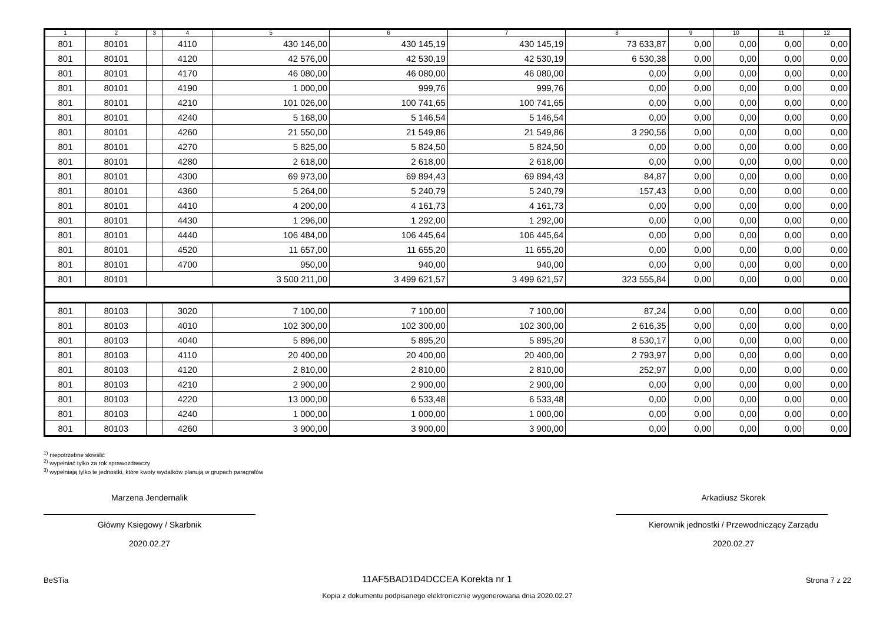| 1 | 2 | 3 | 4 | 5 | 6 | 7 | 8 | 9 | 10 | 11 | 12 |
| --- | --- | --- | --- | --- | --- | --- | --- | --- | --- | --- | --- |
| 801 | 80101 | | 4110 | 430 146,00 | 430 145,19 | 430 145,19 | 73 633,87 | 0,00 | 0,00 | 0,00 | 0,00 |
| 801 | 80101 | | 4120 | 42 576,00 | 42 530,19 | 42 530,19 | 6 530,38 | 0,00 | 0,00 | 0,00 | 0,00 |
| 801 | 80101 | | 4170 | 46 080,00 | 46 080,00 | 46 080,00 | 0,00 | 0,00 | 0,00 | 0,00 | 0,00 |
| 801 | 80101 | | 4190 | 1 000,00 | 999,76 | 999,76 | 0,00 | 0,00 | 0,00 | 0,00 | 0,00 |
| 801 | 80101 | | 4210 | 101 026,00 | 100 741,65 | 100 741,65 | 0,00 | 0,00 | 0,00 | 0,00 | 0,00 |
| 801 | 80101 | | 4240 | 5 168,00 | 5 146,54 | 5 146,54 | 0,00 | 0,00 | 0,00 | 0,00 | 0,00 |
| 801 | 80101 | | 4260 | 21 550,00 | 21 549,86 | 21 549,86 | 3 290,56 | 0,00 | 0,00 | 0,00 | 0,00 |
| 801 | 80101 | | 4270 | 5 825,00 | 5 824,50 | 5 824,50 | 0,00 | 0,00 | 0,00 | 0,00 | 0,00 |
| 801 | 80101 | | 4280 | 2 618,00 | 2 618,00 | 2 618,00 | 0,00 | 0,00 | 0,00 | 0,00 | 0,00 |
| 801 | 80101 | | 4300 | 69 973,00 | 69 894,43 | 69 894,43 | 84,87 | 0,00 | 0,00 | 0,00 | 0,00 |
| 801 | 80101 | | 4360 | 5 264,00 | 5 240,79 | 5 240,79 | 157,43 | 0,00 | 0,00 | 0,00 | 0,00 |
| 801 | 80101 | | 4410 | 4 200,00 | 4 161,73 | 4 161,73 | 0,00 | 0,00 | 0,00 | 0,00 | 0,00 |
| 801 | 80101 | | 4430 | 1 296,00 | 1 292,00 | 1 292,00 | 0,00 | 0,00 | 0,00 | 0,00 | 0,00 |
| 801 | 80101 | | 4440 | 106 484,00 | 106 445,64 | 106 445,64 | 0,00 | 0,00 | 0,00 | 0,00 | 0,00 |
| 801 | 80101 | | 4520 | 11 657,00 | 11 655,20 | 11 655,20 | 0,00 | 0,00 | 0,00 | 0,00 | 0,00 |
| 801 | 80101 | | 4700 | 950,00 | 940,00 | 940,00 | 0,00 | 0,00 | 0,00 | 0,00 | 0,00 |
| 801 | 80101 | | | 3 500 211,00 | 3 499 621,57 | 3 499 621,57 | 323 555,84 | 0,00 | 0,00 | 0,00 | 0,00 |
| 801 | 80103 | | 3020 | 7 100,00 | 7 100,00 | 7 100,00 | 87,24 | 0,00 | 0,00 | 0,00 | 0,00 |
| 801 | 80103 | | 4010 | 102 300,00 | 102 300,00 | 102 300,00 | 2 616,35 | 0,00 | 0,00 | 0,00 | 0,00 |
| 801 | 80103 | | 4040 | 5 896,00 | 5 895,20 | 5 895,20 | 8 530,17 | 0,00 | 0,00 | 0,00 | 0,00 |
| 801 | 80103 | | 4110 | 20 400,00 | 20 400,00 | 20 400,00 | 2 793,97 | 0,00 | 0,00 | 0,00 | 0,00 |
| 801 | 80103 | | 4120 | 2 810,00 | 2 810,00 | 2 810,00 | 252,97 | 0,00 | 0,00 | 0,00 | 0,00 |
| 801 | 80103 | | 4210 | 2 900,00 | 2 900,00 | 2 900,00 | 0,00 | 0,00 | 0,00 | 0,00 | 0,00 |
| 801 | 80103 | | 4220 | 13 000,00 | 6 533,48 | 6 533,48 | 0,00 | 0,00 | 0,00 | 0,00 | 0,00 |
| 801 | 80103 | | 4240 | 1 000,00 | 1 000,00 | 1 000,00 | 0,00 | 0,00 | 0,00 | 0,00 | 0,00 |
| 801 | 80103 | | 4260 | 3 900,00 | 3 900,00 | 3 900,00 | 0,00 | 0,00 | 0,00 | 0,00 | 0,00 |
<sup>1)</sup> niepotrzebne skreślić
<sup>2)</sup> wypełniać tylko za rok sprawozdawczy
<sup>3)</sup> wypełniają tylko te jednostki, które kwoty wydatków planują w grupach paragrafów
Marzena Jendernalik
Główny Księgowy / Skarbnik
2020.02.27
Arkadiusz Skorek
Kierownik jednostki / Przewodniczący Zarządu
2020.02.27
BeSTia 11AF5BAD1D4DCCEA Korekta nr 1 Strona 7 z 22
Kopia z dokumentu podpisanego elektronicznie wygenerowana dnia 2020.02.27